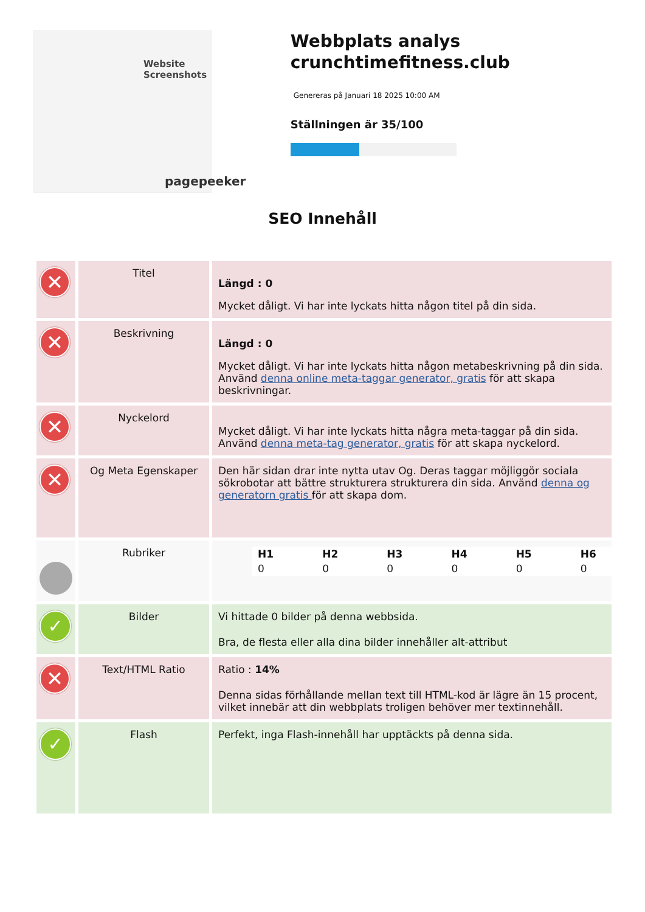Website Screenshots
pagepeeker
Webbplats analys crunchtimefitness.club
Genereras på Januari 18 2025 10:00 AM
Ställningen är 35/100
SEO Innehåll
| ✕ | Titel | Längd : 0 Mycket dåligt. Vi har inte lyckats hitta någon titel på din sida. |
| ✕ | Beskrivning | Längd : 0 Mycket dåligt. Vi har inte lyckats hitta någon metabeskrivning på din sida. Använd denna online meta-taggar generator, gratis för att skapa beskrivningar. |
| ✕ | Nyckelord | Mycket dåligt. Vi har inte lyckats hitta några meta-taggar på din sida. Använd denna meta-tag generator, gratis för att skapa nyckelord. |
| ✕ | Og Meta Egenskaper | Den här sidan drar inte nytta utav Og. Deras taggar möjliggör sociala sökrobotar att bättre strukturera strukturera din sida. Använd denna og generatorn gratis för att skapa dom. |
| | Rubriker | / H1 / H2 / H3 / H4 / H5 / H6 / / 0 / 0 / 0 / 0 / 0 / 0 / |
| ✓ | Bilder | Vi hittade 0 bilder på denna webbsida. Bra, de flesta eller alla dina bilder innehåller alt-attribut |
| ✕ | Text/HTML Ratio | Ratio : 14% Denna sidas förhållande mellan text till HTML-kod är lägre än 15 procent, vilket innebär att din webbplats troligen behöver mer textinnehåll. |
| ✓ | Flash | Perfekt, inga Flash-innehåll har upptäckts på denna sida. |